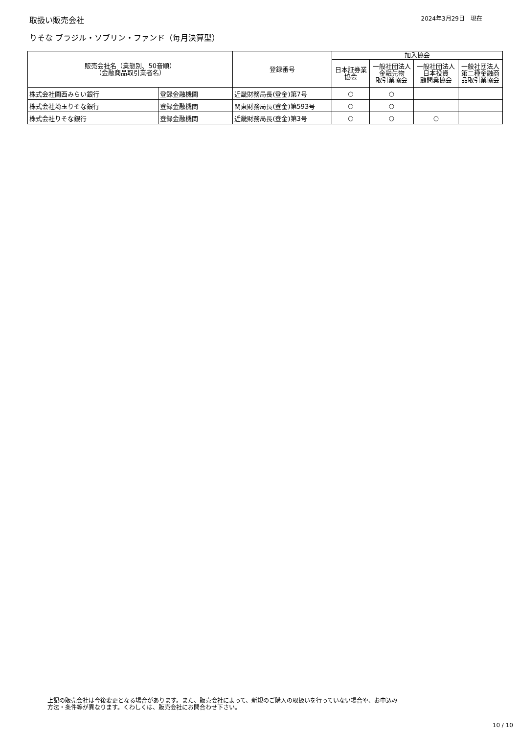取扱い販売会社
2024年3月29日　現在
りそな ブラジル・ソブリン・ファンド（毎月決算型）
| 販売会社名（業態別、50音順） （金融商品取引業者名） | | 登録番号 | 加入協会 | | | |
| --- | --- | --- | --- | --- | --- | --- |
| | | | 日本証券業 協会 | 一般社団法人 金融先物 取引業協会 | 一般社団法人 日本投資 顧問業協会 | 一般社団法人 第二種金融商 品取引業協会 |
| 株式会社関西みらい銀行 | 登録金融機関 | 近畿財務局長(登金)第7号 | ○ | ○ | | |
| 株式会社埼玉りそな銀行 | 登録金融機関 | 関東財務局長(登金)第593号 | ○ | ○ | | |
| 株式会社りそな銀行 | 登録金融機関 | 近畿財務局長(登金)第3号 | ○ | ○ | ○ | |
上記の販売会社は今後変更となる場合があります。また、販売会社によって、新規のご購入の取扱いを行っていない場合や、お申込み
方法・条件等が異なります。くわしくは、販売会社にお問合わせ下さい。
10 / 10